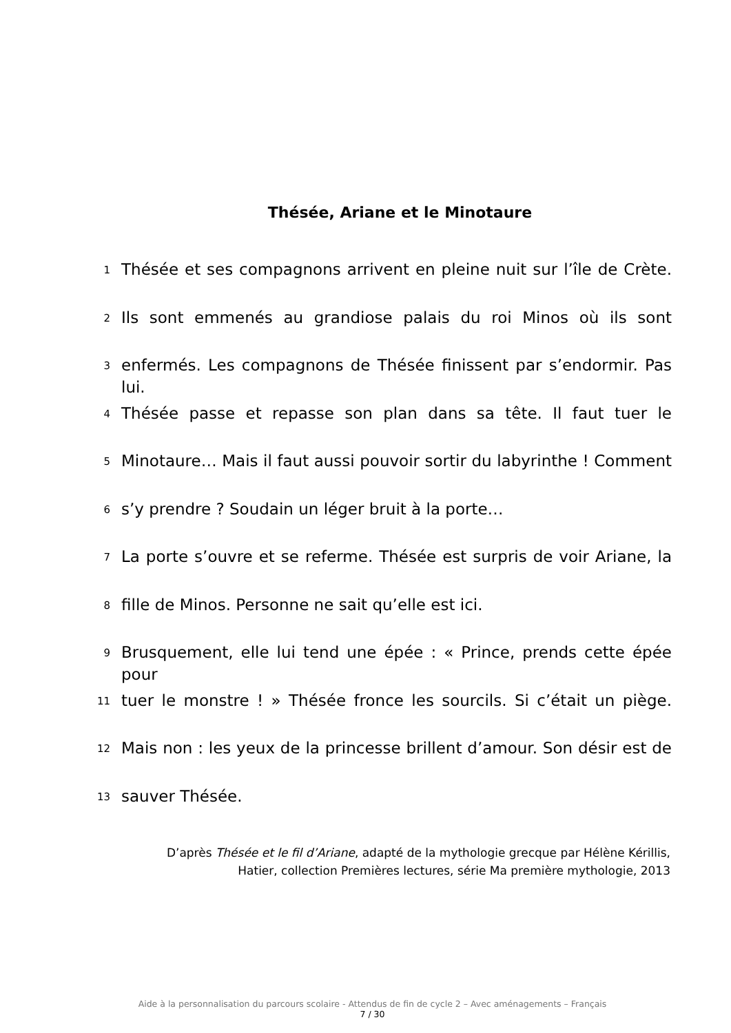Thésée, Ariane et le Minotaure
1 Thésée et ses compagnons arrivent en pleine nuit sur l’île de Crète.
2 Ils sont emmenés au grandiose palais du roi Minos où ils sont
3 enfermés. Les compagnons de Thésée finissent par s’endormir. Pas lui.
4 Thésée passe et repasse son plan dans sa tête. Il faut tuer le
5 Minotaure… Mais il faut aussi pouvoir sortir du labyrinthe ! Comment
6 s’y prendre ? Soudain un léger bruit à la porte…
7 La porte s’ouvre et se referme. Thésée est surpris de voir Ariane, la
8 fille de Minos. Personne ne sait qu’elle est ici.
9 Brusquement, elle lui tend une épée : « Prince, prends cette épée pour
11 tuer le monstre ! » Thésée fronce les sourcils. Si c’était un piège.
12 Mais non : les yeux de la princesse brillent d’amour. Son désir est de
13 sauver Thésée.
D’après Thésée et le fil d’Ariane, adapté de la mythologie grecque par Hélène Kérillis,
Hatier, collection Premières lectures, série Ma première mythologie, 2013
Aide à la personnalisation du parcours scolaire - Attendus de fin de cycle 2 – Avec aménagements – Français
7 / 30